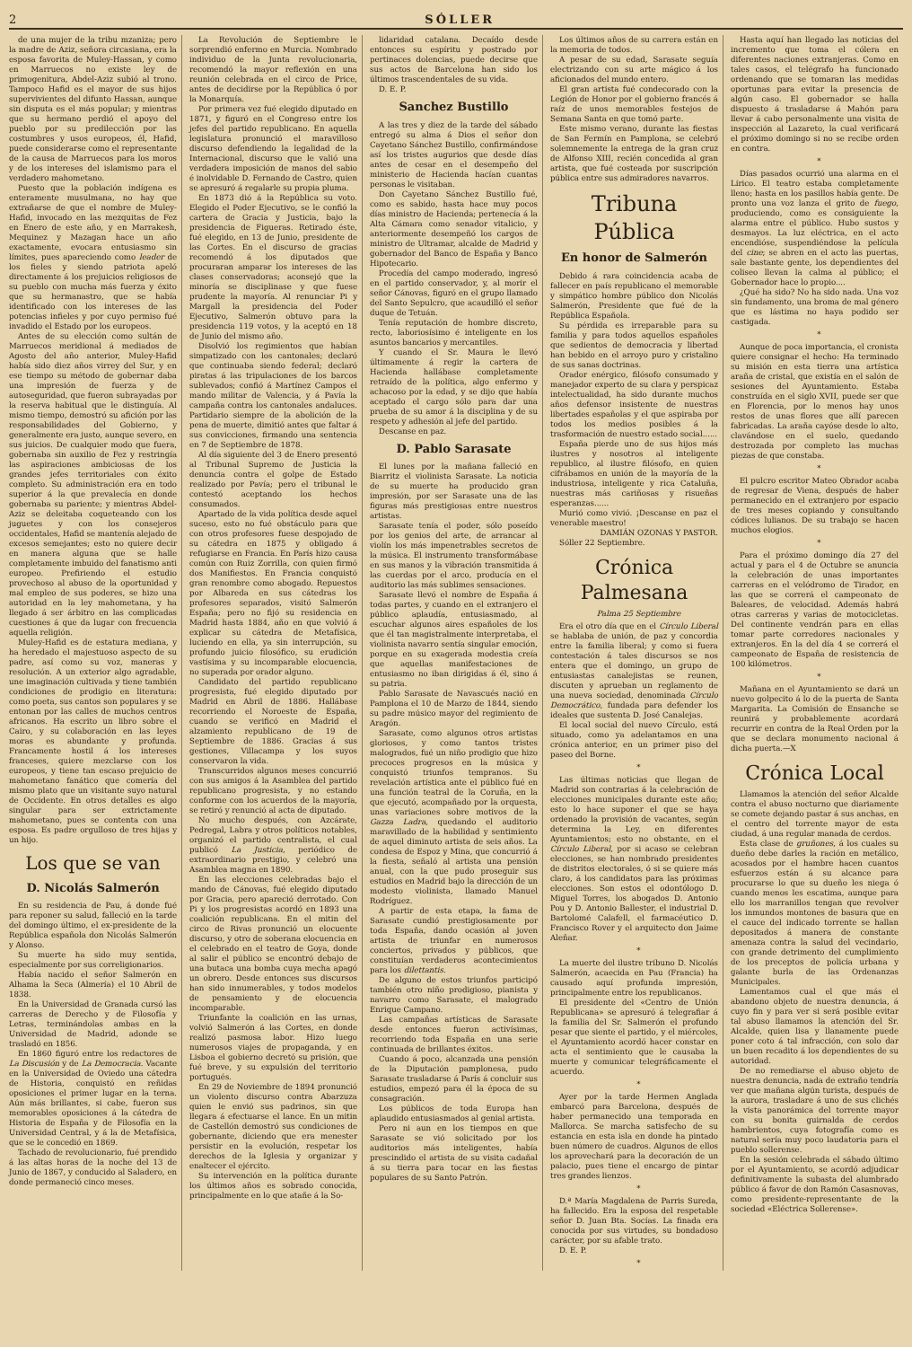2 SÓLLER
de una mujer de la tribu mzaniza; pero la madre de Aziz, señora circasiana, era la esposa favorita de Muley-Hassan, y como en Marruecos no existe ley de primogenitura, Abdel-Aziz subió al trono. Tampoco Hafid es el mayor de sus hijos supervivientes del difunto Hassan, aunque sin disputa es el más popular; y mientras que su hermano perdió el apoyo del pueblo por su predilección por las costumbres y usos europeos, él, Hafid, puede considerarse como el representante de la causa de Marruecos para los moros y de los intereses del islamismo para el verdadero mahometano.
Puesto que la población indígena es enteramente musulmana, no hay que extrañarse de que el nombre de Muley-Hafid, invocado en las mezquitas de Fez en Enero de este año, y en Marrakesh, Mequinez y Mazagan hace un año exactamente, evocara entusiasmo sin límites, pues apareciendo como leader de los fieles y siendo patriota apeló directamente á los prejuicios religiosos de su pueblo con mucha más fuerza y éxito que su hermanastro, que se había identificado con los intereses de las potencias infieles y por cuyo permiso fué invadido el Estado por los europeos.
Antes de su elección como sultán de Marruecos meridional á mediados de Agosto del año anterior, Muley-Hafid había sido diez años virrey del Sur, y en ese tiempo su método de gobernar daba una impresión de fuerza y de autoseguridad, que fueron subrayadas por la reserva habitual que le distinguía. Al mismo tiempo, demostró su afición por las responsabilidades del Gobierno, y generalmente era justo, aunque severo, en sus juicios. De cualquier modo que fuera, gobernaba sin auxilio de Fez y restringía las aspiraciones ambiciosas de los grandes jefes territoriales con éxito completo. Su administración era en todo superior á la que prevalecía en donde gobernaba su pariente; y mientras Abdel-Aziz se deleitaba coqueteando con los juguetes y con los consejeros occidentales, Hafid se mantenía alejado de excesos semejantes; esto no quiere decir en manera alguna que se halle completamente imbuido del fanatismo anti europeo. Prefiriendo el estudio provechoso al abuso de la oportunidad y mal empleo de sus poderes, se hizo una autoridad en la ley mahometana, y ha llegado á ser árbitro en las complicadas cuestiones á que da lugar con frecuencia aquella religión.
Muley-Hafid es de estatura mediana, y ha heredado el majestuoso aspecto de su padre, así como su voz, maneras y resolución. A un exterior algo agradable, une imaginación cultivada y tiene también condiciones de prodigio en literatura: como poeta, sus cantos son populares y se entonan por las calles de muchos centros africanos. Ha escrito un libro sobre el Cairo, y su colaboración en las leyes moras es abundante y profunda. Francamente hostil á los intereses franceses, quiere mezclarse con los europeos, y tiene tan escaso prejuicio de mahometano fanático que comería del mismo plato que un visitante suyo natural de Occidente. En otros detalles es algo singular para ser extrictamente mahometano, pues se contenta con una esposa. Es padre orgulloso de tres hijas y un hijo.
Los que se van
D. Nicolás Salmerón
En su residencia de Pau, á donde fué para reponer su salud, falleció en la tarde del domingo último, el ex-presidente de la República española don Nicolás Salmerón y Alonso.
Su muerte ha sido muy sentida, especialmente por sus correligionarios.
Había nacido el señor Salmerón en Alhama la Seca (Almería) el 10 Abril de 1838.
En la Universidad de Granada cursó las carreras de Derecho y de Filosofía y Letras, terminándolas ambas en la Universidad de Madrid, adonde se trasladó en 1856.
En 1860 figuró entre los redactores de La Discusión y de La Democracia. Vacante en la Universidad de Oviedo una cátedra de Historia, conquistó en reñidas oposiciones el primer lugar en la terna. Aún más brillantes, si cabe, fueron sus memorables oposiciones á la cátedra de Historia de España y de Filosofía en la Universidad Central, y á la de Metafísica, que se le concedió en 1869.
Tachado de revolucionario, fué prendido á las altas horas de la noche del 13 de Junio de 1867, y conducido al Saladero, en donde permaneció cinco meses.
La Revolución de Septiembre le sorprendió enfermo en Murcia. Nombrado individuo de la Junta revolucionaria, recomendó la mayor reflexión en una reunión celebrada en el circo de Price, antes de decidirse por la República ó por la Monarquía.
Por primera vez fué elegido diputado en 1871, y figuró en el Congreso entre los jefes del partido republicano. En aquella legislatura pronunció el maravilloso discurso defendiendo la legalidad de la Internacional, discurso que le valió una verdadera imposición de manos del sabio é inolvidable D. Fernando de Castro, quien se apresuró á regalarle su propia pluma.
En 1873 dió á la República su voto. Elegido el Poder Ejecutivo, se le confió la cartera de Gracia y Justicia, bajo la presidencia de Figueras. Retirado éste, fué elegido, en 13 de Junio, presidente de las Cortes. En el discurso de gracias recomendó á los diputados que procuraran amparar los intereses de las clases conservadoras; aconsejó que la minoría se disciplinase y que fuese prudente la mayoría. Al renunciar Pi y Margall la presidencia del Poder Ejecutivo, Salmerón obtuvo para la presidencia 119 votos, y la aceptó en 18 de Junio del mismo año.
Disolvió los regimientos que habían simpatizado con los cantonales; declaró que continuaba siendo federal; declaró piratas á las tripulaciones de los barcos sublevados; confió á Martínez Campos el mando militar de Valencia, y á Pavía la campaña contra los cantonales andaluces. Partidario siempre de la abolición de la pena de muerte, dimitió antes que faltar á sus convicciones, firmando una sentencia en 7 de Septiembre de 1878.
Al día siguiente del 3 de Enero presentó al Tribunal Supremo de Justicia la denuncia contra el golpe de Estado realizado por Pavía; pero el tribunal le contestó aceptando los hechos consumados.
Apartado de la vida política desde aquel suceso, esto no fué obstáculo para que con otros profesores fuese despojado de su cátedra en 1875 y obligado á refugiarse en Francia. En París hizo causa común con Ruiz Zorrilla, con quien firmó dos Manifiestos. En Francia conquistó gran renombre como abogado. Repuestos por Albareda en sus cátedras los profesores separados, visitó Salmerón España; pero no fijó su residencia en Madrid hasta 1884, año en que volvió á explicar su cátedra de Metafísica, luciendo en ella, ya sin interrupción, su profundo juicio filosófico, su erudición vastísima y su incomparable elocuencia, no superada por orador alguno.
Candidato del partido republicano progresista, fué elegido diputado por Madrid en Abril de 1886. Hallábase recorriendo el Noroeste de España, cuando se verificó en Madrid el alzamiento republicano de 19 de Septiembre de 1886. Gracias á sus gestiones, Villacampa y los suyos conservaron la vida.
Transcurridos algunos meses concurrió con sus amigos á la Asamblea del partido republicano progresista, y no estando conforme con los acuerdos de la mayoría, se retiró y renunció al acta de diputado.
No mucho después, con Azcárate, Pedregal, Labra y otros políticos notables, organizó el partido centralista, el cual publicó La Justicia, periódico de extraordinario prestigio, y celebró una Asamblea magna en 1890.
En las elecciones celebradas bajo el mando de Cánovas, fué elegido diputado por Gracia, pero apareció derrotado. Con Pi y los progresistas acordó en 1893 una coalición republicana. En el mitin del circo de Rivas pronunció un elocuente discurso, y otro de soberana elocuencia en el celebrado en el teatro de Goya, donde al salir el público se encontró debajo de una butaca una bomba cuya mecha apagó un obrero. Desde entonces sus discursos han sido innumerables, y todos modelos de pensamiento y de elocuencia incomparable.
Triunfante la coalición en las urnas, volvió Salmerón á las Cortes, en donde realizó pasmosa labor. Hizo luego numerosos viajes de propaganda, y en Lisboa el gobierno decretó su prisión, que fué breve, y su expulsión del territorio portugués.
En 29 de Noviembre de 1894 pronunció un violento discurso contra Abarzuza quien le envió sus padrinos, sin que llegara á efectuarse el lance. En un mitin de Castellón demostró sus condiciones de gobernante, diciendo que era menester persistir en la evolución, respetar los derechos de la Iglesia y organizar y enaltecer el ejército.
Su intervención en la política durante los últimos años es sobrado conocida, principalmente en lo que atañe á la So-
lidaridad catalana. Decaído desde entonces su espíritu y postrado por pertinaces dolencias, puede decirse que sus actos de Barcelona han sido los últimos trascendentales de su vida.
D. E. P.
Sanchez Bustillo
A las tres y diez de la tarde del sábado entregó su alma á Dios el señor don Cayetano Sánchez Bustillo, confirmándose así los tristes augurios que desde días antes de cesar en el desempeño del ministerio de Hacienda hacían cuantas personas le visitaban.
Don Cayetano Sánchez Bustillo fué, como es sabido, hasta hace muy pocos días ministro de Hacienda; pertenecía á la Alta Cámara como senador vitalicio, y anteriormente desempeñó los cargos de ministro de Ultramar, alcalde de Madrid y gobernador del Banco de España y Banco Hipotecario.
Procedía del campo moderado, ingresó en el partido conservador, y, al morir el señor Cánovas, figuró en el grupo llamado del Santo Sepulcro, que acaudilló el señor duque de Tetuán.
Tenía reputación de hombre discreto, recto, laboriosísimo é inteligente en los asuntos bancarios y mercantiles.
Y cuando el Sr. Maura le llevó últimamente á regir la cartera de Hacienda hallábase completamente retraído de la política, algo enfermo y achacoso por la edad, y se dijo que había aceptado el cargo sólo para dar una prueba de su amor á la disciplina y de su respeto y adhesión al jefe del partido.
Descanse en paz.
D. Pablo Sarasate
El lunes por la mañana falleció en Biarritz el violinista Sarasate. La noticia de su muerte ha producido gran impresión, por ser Sarasate una de las figuras más prestigiosas entre nuestros artistas.
Sarasate tenía el poder, sólo poseído por los genios del arte, de arrancar al violín los más impenetrables secretos de la música. El instrumento transformábase en sus manos y la vibración transmitida á las cuerdas por el arco, producía en el auditorio las más sublimes sensaciones.
Sarasate llevó el nombre de España á todas partes, y cuando en el extranjero el público aplaudía, entusiasmado, al escuchar algunos aires españoles de los que él tan magistralmente interpretaba, el violinista navarro sentía singular emoción, porque en su exagerada modestia creía que aquellas manifestaciones de entusiasmo no iban dirigidas á él, sino á su patria.
Pablo Sarasate de Navascués nació en Pamplona el 10 de Marzo de 1844, siendo su padre músico mayor del regimiento de Aragón.
Sarasate, como algunos otros artistas gloriosos, y como tantos tristes malogrados, fué un niño prodigio que hizo precoces progresos en la música y conquistó triunfos tempranos. Su revelación artística ante el público fué en una función teatral de la Coruña, en la que ejecutó, acompañado por la orquesta, unas variaciones sobre motivos de la Gazza Ladra, quedando el auditorio maravillado de la habilidad y sentimiento de aquel diminuto artista de seis años. La condesa de Espoz y Mina, que concurrió á la fiesta, señaló al artista una pensión anual, con la que pudo proseguir sus estudios en Madrid bajo la dirección de un modesto violinista, llamado Manuel Rodríguez.
A partir de esta etapa, la fama de Sarasate cundió prestigiosamente por toda España, dando ocasión al joven artista de triunfar en numerosos conciertos, privados y públicos, que constituían verdaderos acontecimientos para los dilettantis.
De alguno de estos triunfos participó también otro niño prodigioso, pianista y navarro como Sarasate, el malogrado Enrique Campano.
Las campañas artísticas de Sarasate desde entonces fueron activísimas, recorriendo toda España en una serie continuada de brillantes éxitos.
Cuando á poco, alcanzada una pensión de la Diputación pamplonesa, pudo Sarasate trasladarse á París á concluir sus estudios, empezó para él la época de su consagración.
Los públicos de toda Europa han aplaudido entusiasmados al genial artista.
Pero ni aun en los tiempos en que Sarasate se vió solicitado por los auditorios más inteligentes, había prescindido el artista de su visita cadañal á su tierra para tocar en las fiestas populares de su Santo Patrón.
Los últimos años de su carrera están en la memoria de todos.
A pesar de su edad, Sarasate seguía electrizando con su arte mágico á los aficionados del mundo entero.
El gran artista fué condecorado con la Legión de Honor por el gobierno francés á raíz de unos memorables festejos de Semana Santa en que tomó parte.
Este mismo verano, durante las fiestas de San Fermín en Pamplona, se celebró solemnemente la entrega de la gran cruz de Alfonso XIII, recién concedida al gran artista, que fué costeada por suscripción pública entre sus admiradores navarros.
Tribuna Pública
En honor de Salmerón
Debido á rara coincidencia acaba de fallecer en país republicano el memorable y simpático hombre público don Nicolás Salmerón, Presidente que fué de la República Española.
Su pérdida es irreparable para su familia y para todos aquellos españoles que sedientos de democracia y libertad han bebido en el arroyo puro y cristalino de sus sanas doctrinas.
Orador enérgico, filósofo consumado y manejador experto de su clara y perspicaz intelectualidad, ha sido durante muchos años defensor insistente de nuestras libertades españolas y el que aspiraba por todos los medios posibles á la trasformación de nuestro estado social......
España pierde uno de sus hijos más ilustres y nosotros al inteligente republico, al ilustre filósofo, en quien cifrábamos en unión de la mayoría de la industriosa, inteligente y rica Cataluña, nuestras más cariñosas y risueñas esperanzas......
Murió como vivió. ¡Descanse en paz el venerable maestro!
DAMIÁN OZONAS Y PASTOR.
Sóller 22 Septiembre.
Crónica Palmesana
Palma 25 Septiembre
Era el otro día que en el Círculo Liberal se hablaba de unión, de paz y concordia entre la familia liberal; y como si fuera contestación á tales discursos se nos entera que el domingo, un grupo de entusiastas canalejistas se reunen, discuten y aprueban un reglamento de una nueva sociedad, denominada Círculo Democrático, fundada para defender los ideales que sustenta D. José Canalejas.
El local social del nuevo Círculo, está situado, como ya adelantamos en una crónica anterior, en un primer piso del paseo del Borne.
*
Las últimas noticias que llegan de Madrid son contrarias á la celebración de elecciones municipales durante este año; esto lo hace suponer el que se haya ordenado la provisión de vacantes, según determina la Ley, en diferentes Ayuntamientos; esto no obstante, en el Círculo Liberal, por si acaso se celebran elecciones, se han nombrado presidentes de distritos electorales, ó si se quiere más claro, á los candidatos para las próximas elecciones. Son estos el odontólogo D. Miguel Torres, los abogados D. Antonio Pou y D. Antonio Ballester, el industrial D. Bartolomé Calafell, el farmacéutico D. Francisco Rover y el arquitecto don Jaime Aleñar.
*
La muerte del ilustre tribuno D. Nicolás Salmerón, acaecida en Pau (Francia) ha causado aquí profunda impresión, principalmente entre los republicanos.
El presidente del «Centro de Unión Republicana» se apresuró á telegrafiar á la familia del Sr. Salmerón el profundo pesar que siente el partido, y el miércoles, el Ayuntamiento acordó hacer constar en acta el sentimiento que le causaba la muerte y comunicar telegráficamente el acuerdo.
*
Ayer por la tarde Hermen Anglada embarcó para Barcelona, después de haber permanecido una temporada en Mallorca. Se marcha satisfecho de su estancia en esta isla en donde ha pintado buen número de cuadros. Algunos de ellos los aprovechará para la decoración de un palacio, pues tiene el encargo de pintar tres grandes lienzos.
*
D.ª María Magdalena de Parris Sureda, ha fallecido. Era la esposa del respetable señor D. Juan Bta. Socías. La finada era conocida por sus virtudes, su bondadoso carácter, por su afable trato.
D. E. P.
*
Hasta aquí han llegado las noticias del incremento que toma el cólera en diferentes naciones extranjeras. Como en tales casos, el telégrafo ha funcionado ordenando que se tomaran las medidas oportunas para evitar la presencia de algún caso. El gobernador se halla dispuesto á trasladarse á Mahón para llevar á cabo personalmente una visita de inspección al Lazareto, la cual verificará el próximo domingo si no se recibe orden en contra.
*
Días pasados ocurrió una alarma en el Lírico. El teatro estaba completamente lleno; hasta en los pasillos había gente. De pronto una voz lanza el grito de fuego, produciendo, como es consiguiente la alarma entre el público. Hubo sustos y desmayos. La luz eléctrica, en el acto encendióse, suspendiéndose la película del cine; se abren en el acto las puertas, sale bastante gente, los dependientes del coliseo llevan la calma al público; el Gobernador hace lo propio....
¿Qué ha sido? No ha sido nada. Una voz sin fundamento, una broma de mal género que es lástima no haya podido ser castigada.
*
Aunque de poca importancia, el cronista quiere consignar el hecho: Ha terminado su misión en esta tierra una artística araña de cristal, que existía en el salón de sesiones del Ayuntamiento. Estaba construída en el siglo XVII, puede ser que en Florencia, por lo menos hay unos restos de unas flores que allí parecen fabricadas. La araña cayóse desde lo alto, clavándose en el suelo, quedando destrozada por completo las muchas piezas de que constaba.
*
El pulcro escritor Mateo Obrador acaba de regresar de Viena, después de haber permanecido en el extranjero por espacio de tres meses copiando y consultando códices lulianos. De su trabajo se hacen muchos elogios.
*
Para el próximo domingo día 27 del actual y para el 4 de Octubre se anuncia la celebración de unas importantes carreras en el velódromo de Tirador, en las que se correrá el campeonato de Baleares, de velocidad. Además habrá otras carreras y varias de motocicletas. Del continente vendrán para en ellas tomar parte corredores nacionales y extranjeros. En la del día 4 se correrá el campeonato de España de resistencia de 100 kilómetros.
*
Mañana en el Ayuntamiento se dará un nuevo golpecito á lo de la puerta de Santa Margarita. La Comisión de Ensanche se reunirá y probablemente acordará recurrir en contra de la Real Orden por la que se declara monumento nacional á dicha puerta.—X
Crónica Local
Llamamos la atención del señor Alcalde contra el abuso nocturno que diariamente se comete dejando pastar á sus anchas, en el centro del torrente mayor de esta ciudad, á una regular manada de cerdos.
Esta clase de gruñones, á los cuales su dueño debe darles la ración en metálico, acosados por el hambre hacen cuantos esfuerzos están á su alcance para procurarse lo que su dueño les niega ó cuando menos les escatima, aunque para ello los marranillos tengan que revolver los inmundos montones de basura que en el cauce del indicado torrente se hallan depositados á manera de constante amenaza contra la salud del vecindario, con grande detrimento del cumplimiento de los preceptos de policía urbana y galante burla de las Ordenanzas Municipales.
Lamentamos cual el que más el abandono objeto de nuestra denuncia, á cuyo fin y para ver si será posible evitar tal abuso llamamos la atención del Sr. Alcalde, quien lisa y llanamente puede poner coto á tal infracción, con solo dar un buen recadito á los dependientes de su autoridad.
De no remediarse el abuso objeto de nuestra denuncia, nada de extraño tendría ver que mañana algún turista, después de la aurora, trasladare á uno de sus clichés la vista panorámica del torrente mayor con su bonita guirnalda de cerdos hambrientos, cuya fotografía como es natural sería muy poco laudatoria para el pueblo sollerense.
En la sesión celebrada el sábado último por el Ayuntamiento, se acordó adjudicar definitivamente la subasta del alumbrado público á favor de don Ramón Casasnovas, como presidente-representante de la sociedad «Eléctrica Sollerense».